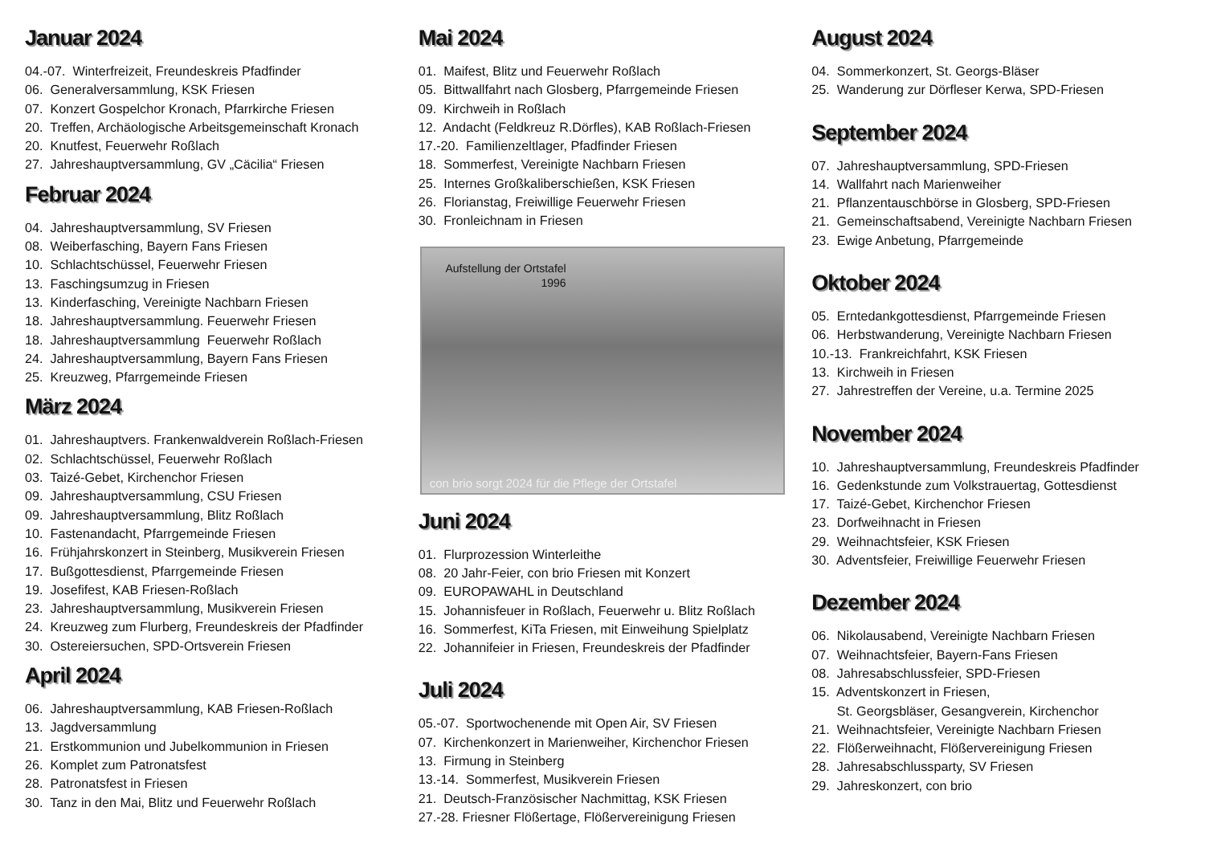Januar 2024
04.-07. Winterfreizeit, Freundeskreis Pfadfinder
06. Generalversammlung, KSK Friesen
07. Konzert Gospelchor Kronach, Pfarrkirche Friesen
20. Treffen, Archäologische Arbeitsgemeinschaft Kronach
20. Knutfest, Feuerwehr Roßlach
27. Jahreshauptversammlung, GV „Cäcilia“ Friesen
Februar 2024
04. Jahreshauptversammlung, SV Friesen
08. Weiberfasching, Bayern Fans Friesen
10. Schlachtschüssel, Feuerwehr Friesen
13. Faschingsumzug in Friesen
13. Kinderfasching, Vereinigte Nachbarn Friesen
18. Jahreshauptversammlung. Feuerwehr Friesen
18. Jahreshauptversammlung Feuerwehr Roßlach
24. Jahreshauptversammlung, Bayern Fans Friesen
25. Kreuzweg, Pfarrgemeinde Friesen
März 2024
01. Jahreshauptvers. Frankenwaldverein Roßlach-Friesen
02. Schlachtschüssel, Feuerwehr Roßlach
03. Taizé-Gebet, Kirchenchor Friesen
09. Jahreshauptversammlung, CSU Friesen
09. Jahreshauptversammlung, Blitz Roßlach
10. Fastenandacht, Pfarrgemeinde Friesen
16. Frühjahrskonzert in Steinberg, Musikverein Friesen
17. Bußgottesdienst, Pfarrgemeinde Friesen
19. Josefifest, KAB Friesen-Roßlach
23. Jahreshauptversammlung, Musikverein Friesen
24. Kreuzweg zum Flurberg, Freundeskreis der Pfadfinder
30. Ostereiersuchen, SPD-Ortsverein Friesen
April 2024
06. Jahreshauptversammlung, KAB Friesen-Roßlach
13. Jagdversammlung
21. Erstkommunion und Jubelkommunion in Friesen
26. Komplet zum Patronatsfest
28. Patronatsfest in Friesen
30. Tanz in den Mai, Blitz und Feuerwehr Roßlach
Mai 2024
01. Maifest, Blitz und Feuerwehr Roßlach
05. Bittwallfahrt nach Glosberg, Pfarrgemeinde Friesen
09. Kirchweih in Roßlach
12. Andacht (Feldkreuz R.Dörfles), KAB Roßlach-Friesen
17.-20. Familienzeltlager, Pfadfinder Friesen
18. Sommerfest, Vereinigte Nachbarn Friesen
25. Internes Großkaliberschießen, KSK Friesen
26. Florianstag, Freiwillige Feuerwehr Friesen
30. Fronleichnam in Friesen
Aufstellung der Ortstafel 1996
con brio sorgt 2024 für die Pflege der Ortstafel
Juni 2024
01. Flurprozession Winterleithe
08. 20 Jahr-Feier, con brio Friesen mit Konzert
09. EUROPAWAHL in Deutschland
15. Johannisfeuer in Roßlach, Feuerwehr u. Blitz Roßlach
16. Sommerfest, KiTa Friesen, mit Einweihung Spielplatz
22. Johannifeier in Friesen, Freundeskreis der Pfadfinder
Juli 2024
05.-07. Sportwochenende mit Open Air, SV Friesen
07. Kirchenkonzert in Marienweiher, Kirchenchor Friesen
13. Firmung in Steinberg
13.-14. Sommerfest, Musikverein Friesen
21. Deutsch-Französischer Nachmittag, KSK Friesen
27.-28. Friesner Flößertage, Flößervereinigung Friesen
August 2024
04. Sommerkonzert, St. Georgs-Bläser
25. Wanderung zur Dörfleser Kerwa, SPD-Friesen
September 2024
07. Jahreshauptversammlung, SPD-Friesen
14. Wallfahrt nach Marienweiher
21. Pflanzentauschbörse in Glosberg, SPD-Friesen
21. Gemeinschaftsabend, Vereinigte Nachbarn Friesen
23. Ewige Anbetung, Pfarrgemeinde
Oktober 2024
05. Erntedankgottesdienst, Pfarrgemeinde Friesen
06. Herbstwanderung, Vereinigte Nachbarn Friesen
10.-13. Frankreichfahrt, KSK Friesen
13. Kirchweih in Friesen
27. Jahrestreffen der Vereine, u.a. Termine 2025
November 2024
10. Jahreshauptversammlung, Freundeskreis Pfadfinder
16. Gedenkstunde zum Volkstrauertag, Gottesdienst
17. Taizé-Gebet, Kirchenchor Friesen
23. Dorfweihnacht in Friesen
29. Weihnachtsfeier, KSK Friesen
30. Adventsfeier, Freiwillige Feuerwehr Friesen
Dezember 2024
06. Nikolausabend, Vereinigte Nachbarn Friesen
07. Weihnachtsfeier, Bayern-Fans Friesen
08. Jahresabschlussfeier, SPD-Friesen
15. Adventskonzert in Friesen,
St. Georgsbläser, Gesangverein, Kirchenchor
21. Weihnachtsfeier, Vereinigte Nachbarn Friesen
22. Flößerweihnacht, Flößervereinigung Friesen
28. Jahresabschlussparty, SV Friesen
29. Jahreskonzert, con brio